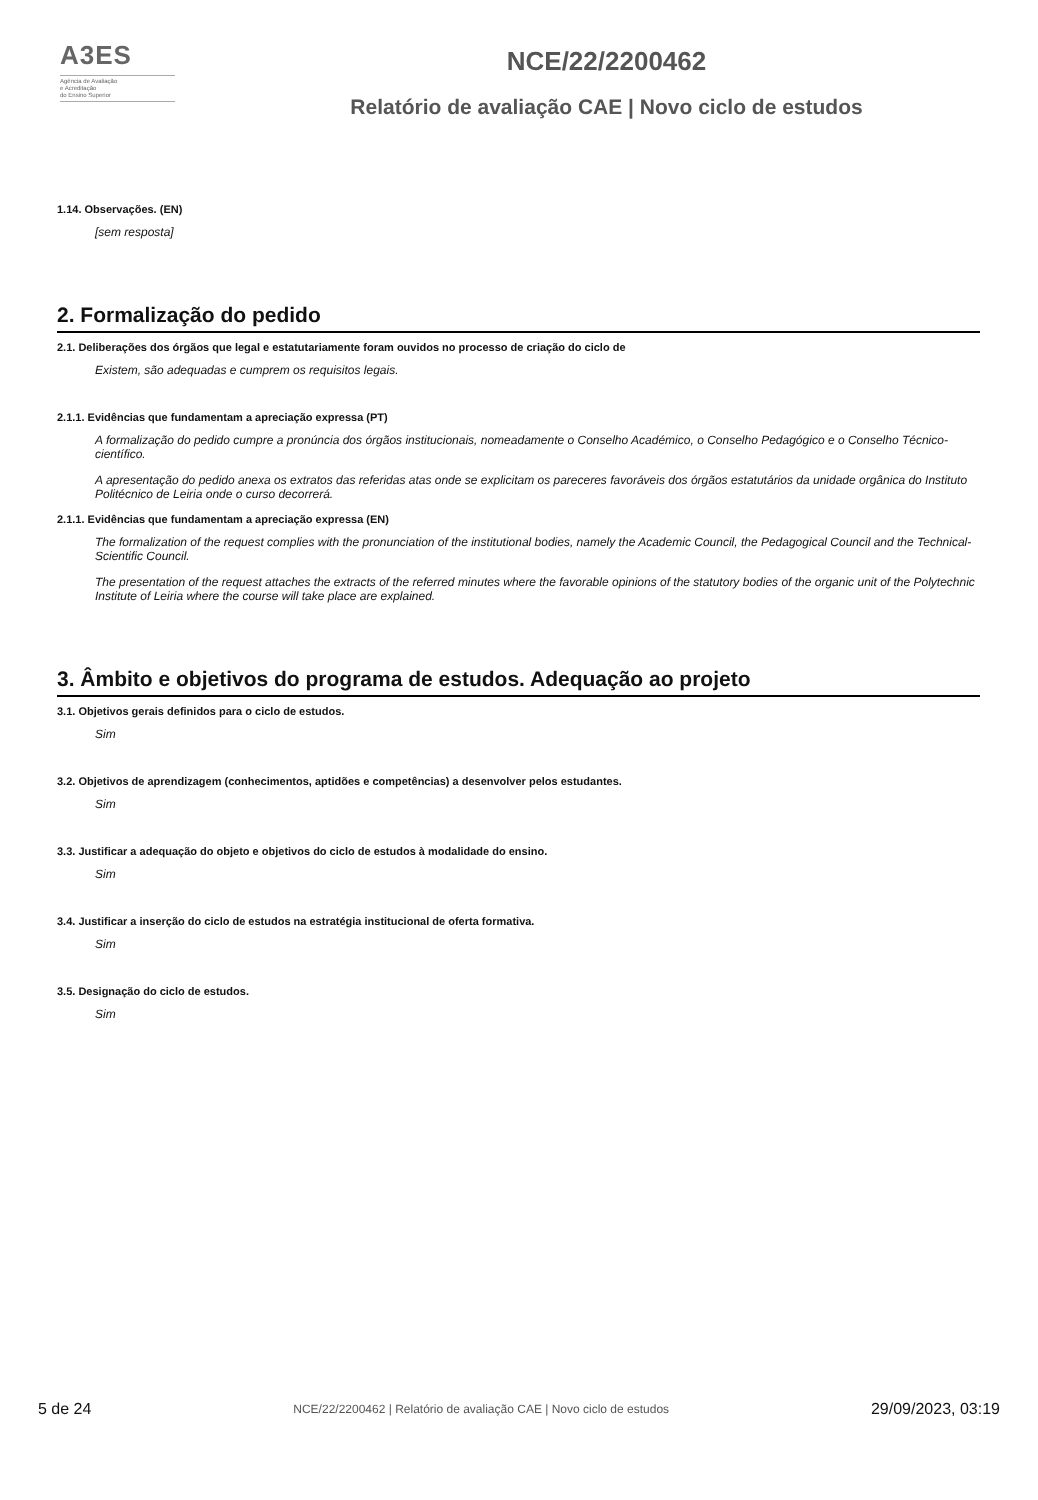A3ES
Agência de Avaliação
e Acreditação
do Ensino Superior
NCE/22/2200462
Relatório de avaliação CAE | Novo ciclo de estudos
1.14. Observações. (EN)
[sem resposta]
2. Formalização do pedido
2.1. Deliberações dos órgãos que legal e estatutariamente foram ouvidos no processo de criação do ciclo de
Existem, são adequadas e cumprem os requisitos legais.
2.1.1. Evidências que fundamentam a apreciação expressa (PT)
A formalização do pedido cumpre a pronúncia dos órgãos institucionais, nomeadamente o Conselho Académico, o Conselho Pedagógico e o Conselho Técnico-científico.
A apresentação do pedido anexa os extratos das referidas atas onde se explicitam os pareceres favoráveis dos órgãos estatutários da unidade orgânica do Instituto Politécnico de Leiria onde o curso decorrerá.
2.1.1. Evidências que fundamentam a apreciação expressa (EN)
The formalization of the request complies with the pronunciation of the institutional bodies, namely the Academic Council, the Pedagogical Council and the Technical-Scientific Council.
The presentation of the request attaches the extracts of the referred minutes where the favorable opinions of the statutory bodies of the organic unit of the Polytechnic Institute of Leiria where the course will take place are explained.
3. Âmbito e objetivos do programa de estudos. Adequação ao projeto
3.1. Objetivos gerais definidos para o ciclo de estudos.
Sim
3.2. Objetivos de aprendizagem (conhecimentos, aptidões e competências) a desenvolver pelos estudantes.
Sim
3.3. Justificar a adequação do objeto e objetivos do ciclo de estudos à modalidade do ensino.
Sim
3.4. Justificar a inserção do ciclo de estudos na estratégia institucional de oferta formativa.
Sim
3.5. Designação do ciclo de estudos.
Sim
5 de 24
NCE/22/2200462 | Relatório de avaliação CAE | Novo ciclo de estudos
29/09/2023, 03:19